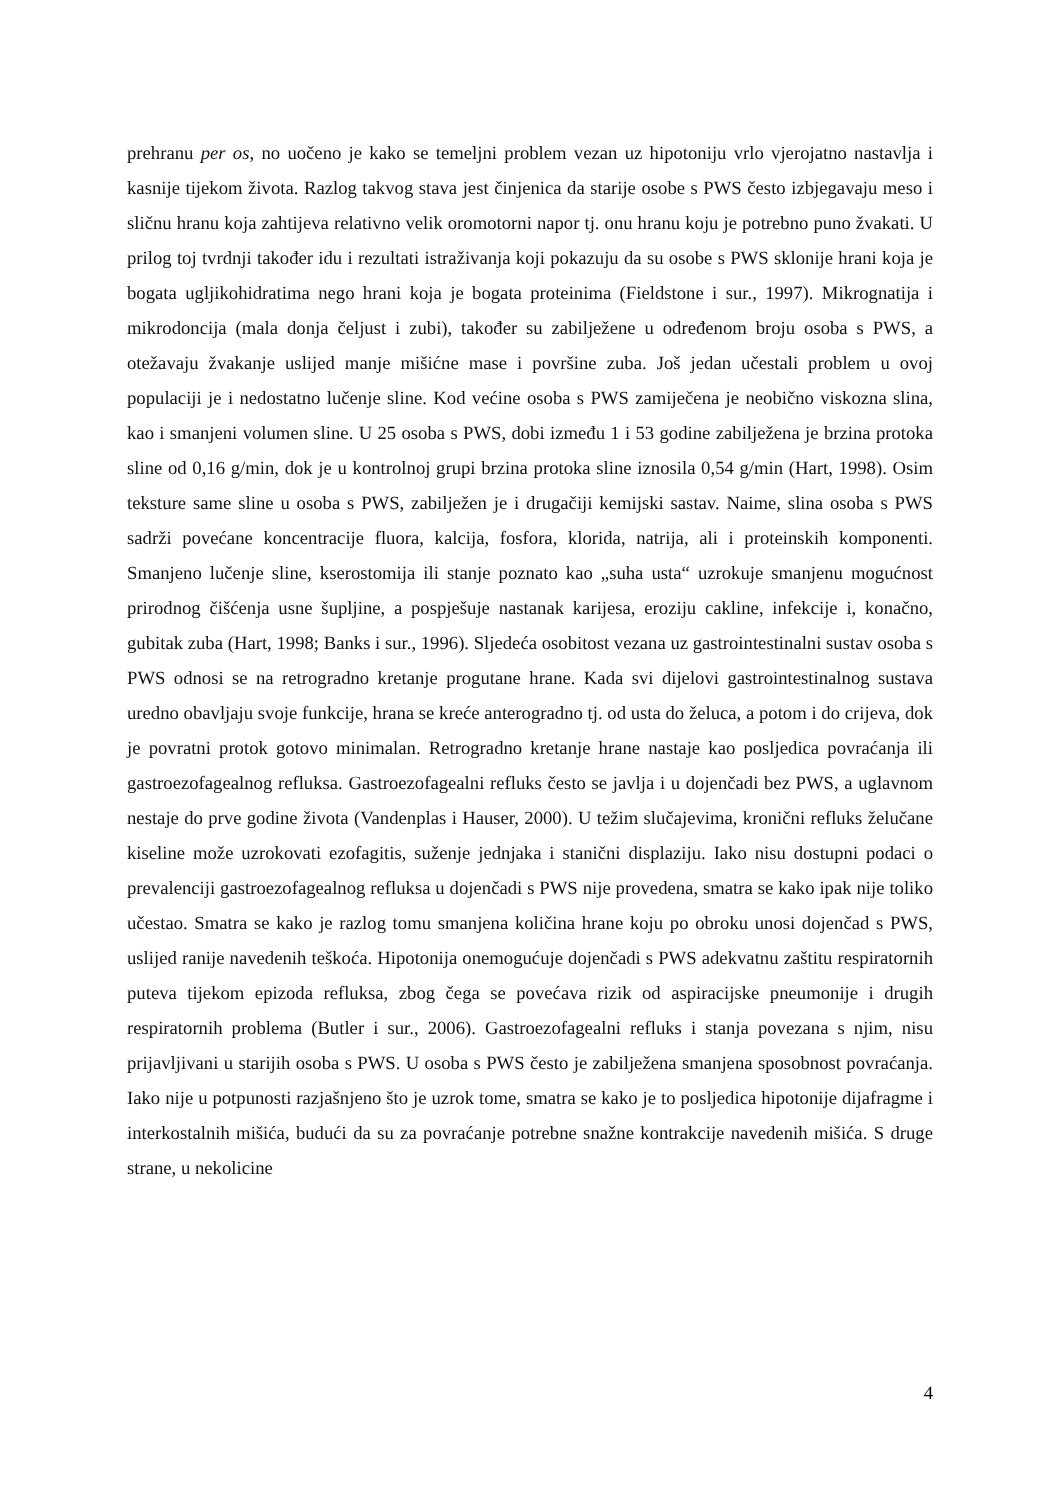prehranu per os, no uočeno je kako se temeljni problem vezan uz hipotoniju vrlo vjerojatno nastavlja i kasnije tijekom života. Razlog takvog stava jest činjenica da starije osobe s PWS često izbjegavaju meso i sličnu hranu koja zahtijeva relativno velik oromotorni napor tj. onu hranu koju je potrebno puno žvakati. U prilog toj tvrdnji također idu i rezultati istraživanja koji pokazuju da su osobe s PWS sklonije hrani koja je bogata ugljikohidratima nego hrani koja je bogata proteinima (Fieldstone i sur., 1997). Mikrognatija i mikrodoncija (mala donja čeljust i zubi), također su zabilježene u određenom broju osoba s PWS, a otežavaju žvakanje uslijed manje mišićne mase i površine zuba. Još jedan učestali problem u ovoj populaciji je i nedostatno lučenje sline. Kod većine osoba s PWS zamiječena je neobično viskozna slina, kao i smanjeni volumen sline. U 25 osoba s PWS, dobi između 1 i 53 godine zabilježena je brzina protoka sline od 0,16 g/min, dok je u kontrolnoj grupi brzina protoka sline iznosila 0,54 g/min (Hart, 1998). Osim teksture same sline u osoba s PWS, zabilježen je i drugačiji kemijski sastav. Naime, slina osoba s PWS sadrži povećane koncentracije fluora, kalcija, fosfora, klorida, natrija, ali i proteinskih komponenti. Smanjeno lučenje sline, kserostomija ili stanje poznato kao „suha usta“ uzrokuje smanjenu mogućnost prirodnog čišćenja usne šupljine, a pospješuje nastanak karijesa, eroziju cakline, infekcije i, konačno, gubitak zuba (Hart, 1998; Banks i sur., 1996). Sljedeća osobitost vezana uz gastrointestinalni sustav osoba s PWS odnosi se na retrogradno kretanje progutane hrane. Kada svi dijelovi gastrointestinalnog sustava uredno obavljaju svoje funkcije, hrana se kreće anterogradno tj. od usta do želuca, a potom i do crijeva, dok je povratni protok gotovo minimalan. Retrogradno kretanje hrane nastaje kao posljedica povraćanja ili gastroezofagealnog refluksa. Gastroezofagealni refluks često se javlja i u dojenčadi bez PWS, a uglavnom nestaje do prve godine života (Vandenplas i Hauser, 2000). U težim slučajevima, kronični refluks želučane kiseline može uzrokovati ezofagitis, suženje jednjaka i stanični displaziju. Iako nisu dostupni podaci o prevalenciji gastroezofagealnog refluksa u dojenčadi s PWS nije provedena, smatra se kako ipak nije toliko učestao. Smatra se kako je razlog tomu smanjena količina hrane koju po obroku unosi dojenčad s PWS, uslijed ranije navedenih teškoća. Hipotonija onemogućuje dojenčadi s PWS adekvatnu zaštitu respiratornih puteva tijekom epizoda refluksa, zbog čega se povećava rizik od aspiracijske pneumonije i drugih respiratornih problema (Butler i sur., 2006). Gastroezofagealni refluks i stanja povezana s njim, nisu prijavljivani u starijih osoba s PWS. U osoba s PWS često je zabilježena smanjena sposobnost povraćanja. Iako nije u potpunosti razjašnjeno što je uzrok tome, smatra se kako je to posljedica hipotonije dijafragme i interkostalnih mišića, budući da su za povraćanje potrebne snažne kontrakcije navedenih mišića. S druge strane, u nekolicine
4